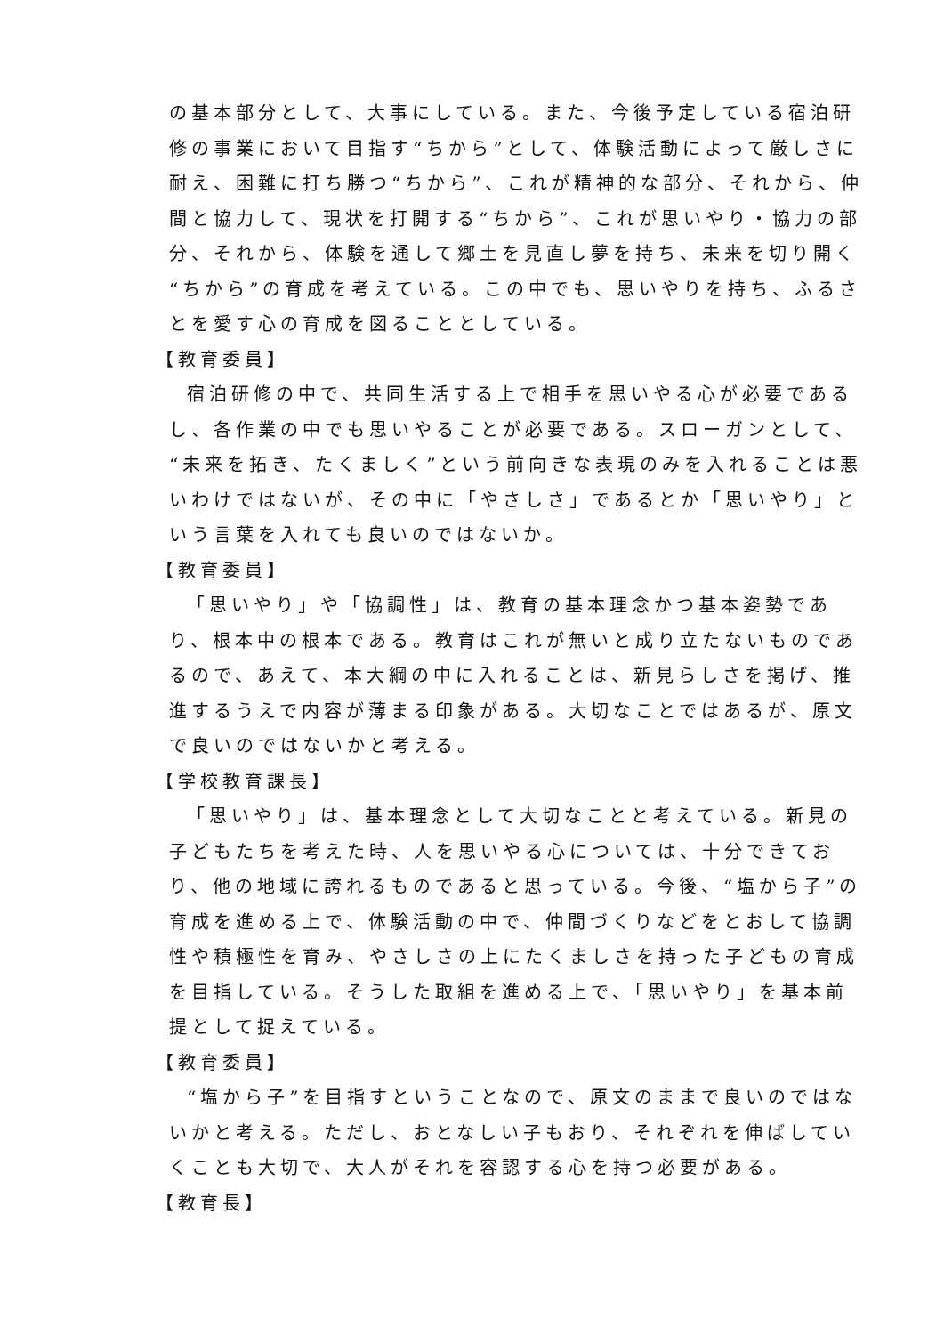の基本部分として、大事にしている。また、今後予定している宿泊研修の事業において目指す“ちから”として、体験活動によって厳しさに耐え、困難に打ち勝つ“ちから”、これが精神的な部分、それから、仲間と協力して、現状を打開する“ちから”、これが思いやり・協力の部分、それから、体験を通して郷土を見直し夢を持ち、未来を切り開く“ちから”の育成を考えている。この中でも、思いやりを持ち、ふるさとを愛す心の育成を図ることとしている。
【教育委員】
宿泊研修の中で、共同生活する上で相手を思いやる心が必要であるし、各作業の中でも思いやることが必要である。スローガンとして、“未来を拓き、たくましく”という前向きな表現のみを入れることは悪いわけではないが、その中に「やさしさ」であるとか「思いやり」という言葉を入れても良いのではないか。
【教育委員】
「思いやり」や「協調性」は、教育の基本理念かつ基本姿勢であり、根本中の根本である。教育はこれが無いと成り立たないものであるので、あえて、本大綱の中に入れることは、新見らしさを掲げ、推進するうえで内容が薄まる印象がある。大切なことではあるが、原文で良いのではないかと考える。
【学校教育課長】
「思いやり」は、基本理念として大切なことと考えている。新見の子どもたちを考えた時、人を思いやる心については、十分できており、他の地域に誇れるものであると思っている。今後、“塩から子”の育成を進める上で、体験活動の中で、仲間づくりなどをとおして協調性や積極性を育み、やさしさの上にたくましさを持った子どもの育成を目指している。そうした取組を進める上で、「思いやり」を基本前提として捉えている。
【教育委員】
“塩から子”を目指すということなので、原文のままで良いのではないかと考える。ただし、おとなしい子もおり、それぞれを伸ばしていくことも大切で、大人がそれを容認する心を持つ必要がある。
【教育長】